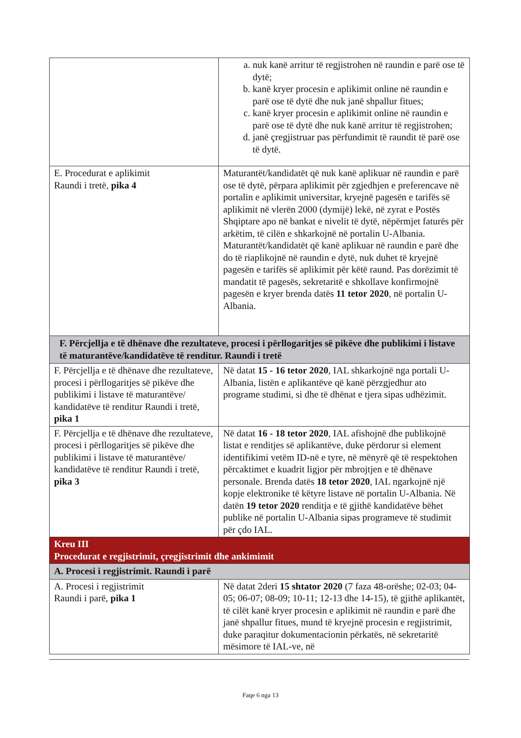| | a. nuk kanë arritur të regjistrohen në raundin e parë ose të dytë; b. kanë kryer procesin e aplikimit online në raundin e parë ose të dytë dhe nuk janë shpallur fitues; c. kanë kryer procesin e aplikimit online në raundin e parë ose të dytë dhe nuk kanë arritur të regjistrohen; d. janë çregjistruar pas përfundimit të raundit të parë ose të dytë. |
| E. Procedurat e aplikimit Raundi i tretë, pika 4 | Maturantët/kandidatët që nuk kanë aplikuar në raundin e parë ose të dytë, përpara aplikimit për zgjedhjen e preferencave në portalin e aplikimit universitar, kryejnë pagesën e tarifës së aplikimit në vlerën 2000 (dymijë) lekë, në zyrat e Postës Shqiptare apo në bankat e nivelit të dytë, nëpërmjet faturës për arkëtim, të cilën e shkarkojnë në portalin U-Albania. Maturantët/kandidatët që kanë aplikuar në raundin e parë dhe do të riaplikojnë në raundin e dytë, nuk duhet të kryejnë pagesën e tarifës së aplikimit për këtë raund. Pas dorëzimit të mandatit të pagesës, sekretaritë e shkollave konfirmojnë pagesën e kryer brenda datës 11 tetor 2020 , në portalin U-Albania. |
| F. Përcjellja e të dhënave dhe rezultateve, procesi i përllogaritjes së pikëve dhe publikimi i listave të maturantëve/kandidatëve të renditur. Raundi i tretë | |
| F. Përcjellja e të dhënave dhe rezultateve, procesi i përllogaritjes së pikëve dhe publikimi i listave të maturantëve/ kandidatëve të renditur Raundi i tretë, pika 1 | Në datat 15 - 16 tetor 2020 , IAL shkarkojnë nga portali U-Albania, listën e aplikantëve që kanë përzgjedhur ato programe studimi, si dhe të dhënat e tjera sipas udhëzimit. |
| F. Përcjellja e të dhënave dhe rezultateve, procesi i përllogaritjes së pikëve dhe publikimi i listave të maturantëve/ kandidatëve të renditur Raundi i tretë, pika 3 | Në datat 16 - 18 tetor 2020 , IAL afishojnë dhe publikojnë listat e renditjes së aplikantëve, duke përdorur si element identifikimi vetëm ID-në e tyre, në mënyrë që të respektohen përcaktimet e kuadrit ligjor për mbrojtjen e të dhënave personale. Brenda datës 18 tetor 2020 , IAL ngarkojnë një kopje elektronike të këtyre listave në portalin U-Albania. Në datën 19 tetor 2020 renditja e të gjithë kandidatëve bëhet publike në portalin U-Albania sipas programeve të studimit për çdo IAL. |
| Kreu III Procedurat e regjistrimit, çregjistrimit dhe ankimimit | |
| A. Procesi i regjistrimit. Raundi i parë | |
| A. Procesi i regjistrimit Raundi i parë, pika 1 | Në datat 2deri 15 shtator 2020 (7 faza 48-orëshe; 02-03; 04-05; 06-07; 08-09; 10-11; 12-13 dhe 14-15), të gjithë aplikantët, të cilët kanë kryer procesin e aplikimit në raundin e parë dhe janë shpallur fitues, mund të kryejnë procesin e regjistrimit, duke paraqitur dokumentacionin përkatës, në sekretaritë mësimore të IAL-ve, në |
Faqe 6 nga 13